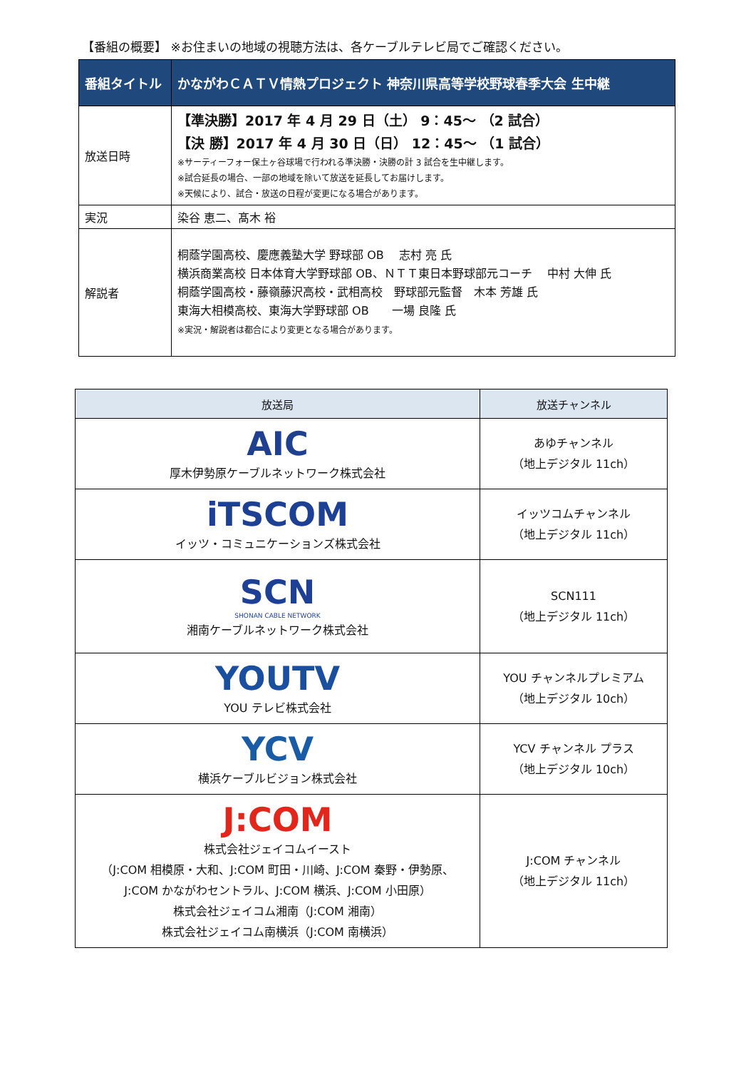【番組の概要】 ※お住まいの地域の視聴方法は、各ケーブルテレビ局でご確認ください。
| 番組タイトル | かながわＣＡＴＶ情熱プロジェクト 神奈川県高等学校野球春季大会 生中継 |
| 放送日時 | 【準決勝】2017 年 4 月 29 日（土） 9：45～ （2 試合） 【決 勝】2017 年 4 月 30 日（日） 12：45～ （1 試合） ※サーティーフォー保土ヶ谷球場で行われる準決勝・決勝の計 3 試合を生中継します。 ※試合延長の場合、一部の地域を除いて放送を延長してお届けします。 ※天候により、試合・放送の日程が変更になる場合があります。 |
| 実況 | 染谷 恵二、髙木 裕 |
| 解説者 | 桐蔭学園高校、慶應義塾大学 野球部 OB 志村 亮 氏 横浜商業高校 日本体育大学野球部 OB、ＮＴＴ東日本野球部元コーチ 中村 大伸 氏 桐蔭学園高校・藤嶺藤沢高校・武相高校 野球部元監督 木本 芳雄 氏 東海大相模高校、東海大学野球部 OB 一場 良隆 氏 ※実況・解説者は都合により変更となる場合があります。 |
| 放送局 | 放送チャンネル |
| --- | --- |
| AIC 厚木伊勢原ケーブルネットワーク株式会社 | あゆチャンネル （地上デジタル 11ch） |
| iTSCOM イッツ・コミュニケーションズ株式会社 | イッツコムチャンネル （地上デジタル 11ch） |
| SCN SHONAN CABLE NETWORK 湘南ケーブルネットワーク株式会社 | SCN111 （地上デジタル 11ch） |
| YOUTV YOU テレビ株式会社 | YOU チャンネルプレミアム （地上デジタル 10ch） |
| YCV 横浜ケーブルビジョン株式会社 | YCV チャンネル プラス （地上デジタル 10ch） |
| J:COM 株式会社ジェイコムイースト （J:COM 相模原・大和、J:COM 町田・川崎、J:COM 秦野・伊勢原、 J:COM かながわセントラル、J:COM 横浜、J:COM 小田原） 株式会社ジェイコム湘南（J:COM 湘南） 株式会社ジェイコム南横浜（J:COM 南横浜） | J:COM チャンネル （地上デジタル 11ch） |